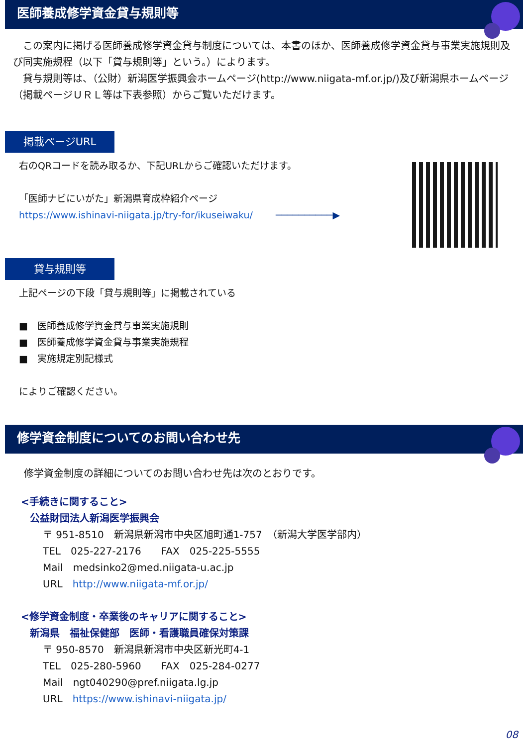医師養成修学資金貸与規則等
　この案内に掲げる医師養成修学資金貸与制度については、本書のほか、医師養成修学資金貸与事業実施規則及び同実施規程（以下「貸与規則等」という。）によります。
　貸与規則等は、（公財）新潟医学振興会ホームページ(http://www.niigata-mf.or.jp/)及び新潟県ホームページ（掲載ページＵＲＬ等は下表参照）からご覧いただけます。
掲載ページURL
右のQRコードを読み取るか、下記URLからご確認いただけます。
「医師ナビにいがた」新潟県育成枠紹介ページ
https://www.ishinavi-niigata.jp/try-for/ikuseiwaku/ ──────────▶
貸与規則等
上記ページの下段「貸与規則等」に掲載されている
■　医師養成修学資金貸与事業実施規則
■　医師養成修学資金貸与事業実施規程
■　実施規定別記様式
によりご確認ください。
修学資金制度についてのお問い合わせ先
修学資金制度の詳細についてのお問い合わせ先は次のとおりです。
<手続きに関すること>
公益財団法人新潟医学振興会
〒 951-8510　新潟県新潟市中央区旭町通1-757　（新潟大学医学部内）
TEL　025-227-2176　　FAX　025-225-5555
Mail　medsinko2@med.niigata-u.ac.jp
URL　http://www.niigata-mf.or.jp/
<修学資金制度・卒業後のキャリアに関すること>
新潟県　福祉保健部　医師・看護職員確保対策課
〒 950-8570　新潟県新潟市中央区新光町4-1
TEL　025-280-5960　　FAX　025-284-0277
Mail　ngt040290@pref.niigata.lg.jp
URL　https://www.ishinavi-niigata.jp/
08